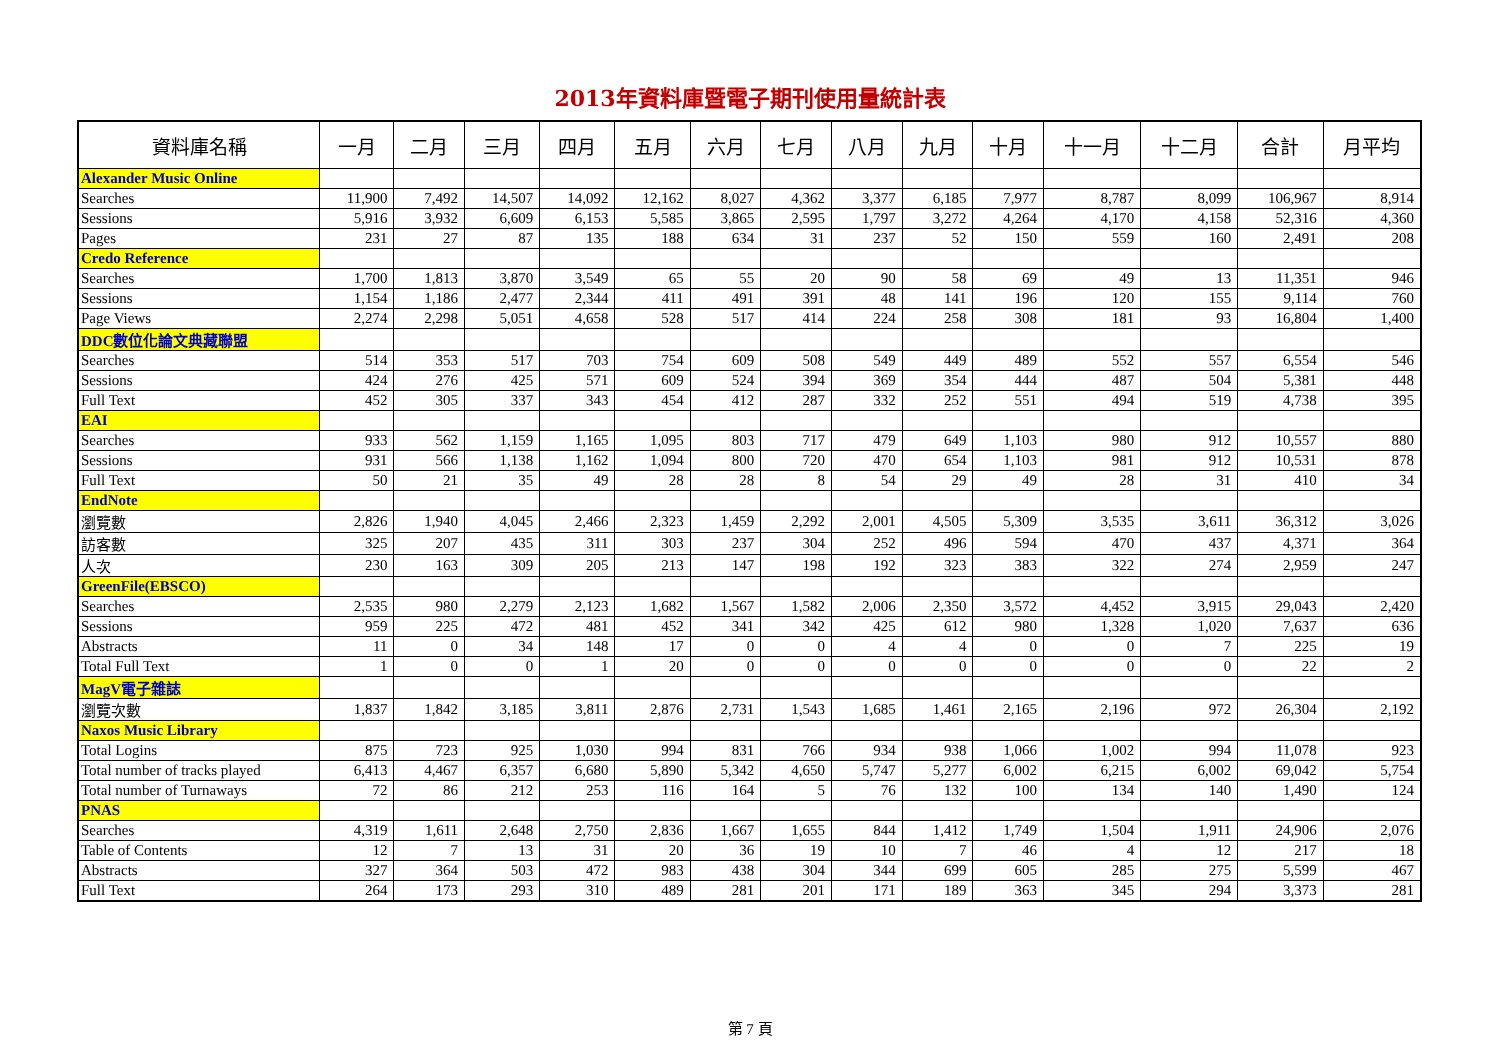2013年資料庫暨電子期刊使用量統計表
| 資料庫名稱 | 一月 | 二月 | 三月 | 四月 | 五月 | 六月 | 七月 | 八月 | 九月 | 十月 | 十一月 | 十二月 | 合計 | 月平均 |
| --- | --- | --- | --- | --- | --- | --- | --- | --- | --- | --- | --- | --- | --- | --- |
| Alexander Music Online | | | | | | | | | | | | | | |
| Searches | 11,900 | 7,492 | 14,507 | 14,092 | 12,162 | 8,027 | 4,362 | 3,377 | 6,185 | 7,977 | 8,787 | 8,099 | 106,967 | 8,914 |
| Sessions | 5,916 | 3,932 | 6,609 | 6,153 | 5,585 | 3,865 | 2,595 | 1,797 | 3,272 | 4,264 | 4,170 | 4,158 | 52,316 | 4,360 |
| Pages | 231 | 27 | 87 | 135 | 188 | 634 | 31 | 237 | 52 | 150 | 559 | 160 | 2,491 | 208 |
| Credo Reference | | | | | | | | | | | | | | |
| Searches | 1,700 | 1,813 | 3,870 | 3,549 | 65 | 55 | 20 | 90 | 58 | 69 | 49 | 13 | 11,351 | 946 |
| Sessions | 1,154 | 1,186 | 2,477 | 2,344 | 411 | 491 | 391 | 48 | 141 | 196 | 120 | 155 | 9,114 | 760 |
| Page Views | 2,274 | 2,298 | 5,051 | 4,658 | 528 | 517 | 414 | 224 | 258 | 308 | 181 | 93 | 16,804 | 1,400 |
| DDC數位化論文典藏聯盟 | | | | | | | | | | | | | | |
| Searches | 514 | 353 | 517 | 703 | 754 | 609 | 508 | 549 | 449 | 489 | 552 | 557 | 6,554 | 546 |
| Sessions | 424 | 276 | 425 | 571 | 609 | 524 | 394 | 369 | 354 | 444 | 487 | 504 | 5,381 | 448 |
| Full Text | 452 | 305 | 337 | 343 | 454 | 412 | 287 | 332 | 252 | 551 | 494 | 519 | 4,738 | 395 |
| EAI | | | | | | | | | | | | | | |
| Searches | 933 | 562 | 1,159 | 1,165 | 1,095 | 803 | 717 | 479 | 649 | 1,103 | 980 | 912 | 10,557 | 880 |
| Sessions | 931 | 566 | 1,138 | 1,162 | 1,094 | 800 | 720 | 470 | 654 | 1,103 | 981 | 912 | 10,531 | 878 |
| Full Text | 50 | 21 | 35 | 49 | 28 | 28 | 8 | 54 | 29 | 49 | 28 | 31 | 410 | 34 |
| EndNote | | | | | | | | | | | | | | |
| 瀏覽數 | 2,826 | 1,940 | 4,045 | 2,466 | 2,323 | 1,459 | 2,292 | 2,001 | 4,505 | 5,309 | 3,535 | 3,611 | 36,312 | 3,026 |
| 訪客數 | 325 | 207 | 435 | 311 | 303 | 237 | 304 | 252 | 496 | 594 | 470 | 437 | 4,371 | 364 |
| 人次 | 230 | 163 | 309 | 205 | 213 | 147 | 198 | 192 | 323 | 383 | 322 | 274 | 2,959 | 247 |
| GreenFile(EBSCO) | | | | | | | | | | | | | | |
| Searches | 2,535 | 980 | 2,279 | 2,123 | 1,682 | 1,567 | 1,582 | 2,006 | 2,350 | 3,572 | 4,452 | 3,915 | 29,043 | 2,420 |
| Sessions | 959 | 225 | 472 | 481 | 452 | 341 | 342 | 425 | 612 | 980 | 1,328 | 1,020 | 7,637 | 636 |
| Abstracts | 11 | 0 | 34 | 148 | 17 | 0 | 0 | 4 | 4 | 0 | 0 | 7 | 225 | 19 |
| Total Full Text | 1 | 0 | 0 | 1 | 20 | 0 | 0 | 0 | 0 | 0 | 0 | 0 | 22 | 2 |
| MagV電子雜誌 | | | | | | | | | | | | | | |
| 瀏覽次數 | 1,837 | 1,842 | 3,185 | 3,811 | 2,876 | 2,731 | 1,543 | 1,685 | 1,461 | 2,165 | 2,196 | 972 | 26,304 | 2,192 |
| Naxos Music Library | | | | | | | | | | | | | | |
| Total Logins | 875 | 723 | 925 | 1,030 | 994 | 831 | 766 | 934 | 938 | 1,066 | 1,002 | 994 | 11,078 | 923 |
| Total number of tracks played | 6,413 | 4,467 | 6,357 | 6,680 | 5,890 | 5,342 | 4,650 | 5,747 | 5,277 | 6,002 | 6,215 | 6,002 | 69,042 | 5,754 |
| Total number of Turnaways | 72 | 86 | 212 | 253 | 116 | 164 | 5 | 76 | 132 | 100 | 134 | 140 | 1,490 | 124 |
| PNAS | | | | | | | | | | | | | | |
| Searches | 4,319 | 1,611 | 2,648 | 2,750 | 2,836 | 1,667 | 1,655 | 844 | 1,412 | 1,749 | 1,504 | 1,911 | 24,906 | 2,076 |
| Table of Contents | 12 | 7 | 13 | 31 | 20 | 36 | 19 | 10 | 7 | 46 | 4 | 12 | 217 | 18 |
| Abstracts | 327 | 364 | 503 | 472 | 983 | 438 | 304 | 344 | 699 | 605 | 285 | 275 | 5,599 | 467 |
| Full Text | 264 | 173 | 293 | 310 | 489 | 281 | 201 | 171 | 189 | 363 | 345 | 294 | 3,373 | 281 |
第 7 頁